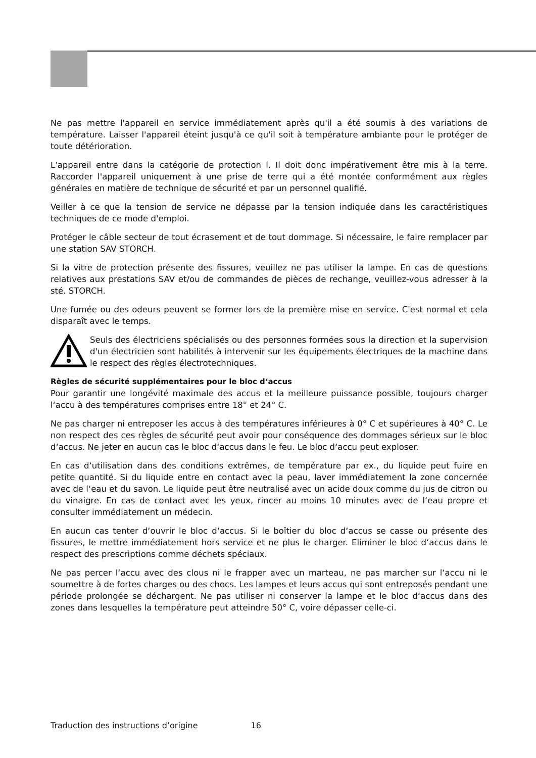Ne pas mettre l'appareil en service immédiatement après qu'il a été soumis à des variations de température. Laisser l'appareil éteint jusqu'à ce qu'il soit à température ambiante pour le protéger de toute détérioration.
L'appareil entre dans la catégorie de protection l. Il doit donc impérativement être mis à la terre. Raccorder l'appareil uniquement à une prise de terre qui a été montée conformément aux règles générales en matière de technique de sécurité et par un personnel qualifié.
Veiller à ce que la tension de service ne dépasse par la tension indiquée dans les caractéristiques techniques de ce mode d'emploi.
Protéger le câble secteur de tout écrasement et de tout dommage. Si nécessaire, le faire remplacer par une station SAV STORCH.
Si la vitre de protection présente des fissures, veuillez ne pas utiliser la lampe. En cas de questions relatives aux prestations SAV et/ou de commandes de pièces de rechange, veuillez-vous adresser à la sté. STORCH.
Une fumée ou des odeurs peuvent se former lors de la première mise en service. C'est normal et cela disparaît avec le temps.
Seuls des électriciens spécialisés ou des personnes formées sous la direction et la supervision d'un électricien sont habilités à intervenir sur les équipements électriques de la machine dans le respect des règles électrotechniques.
Règles de sécurité supplémentaires pour le bloc d‘accus
Pour garantir une longévité maximale des accus et la meilleure puissance possible, toujours charger l‘accu à des températures comprises entre 18° et 24° C.
Ne pas charger ni entreposer les accus à des températures inférieures à 0° C et supérieures à 40° C. Le non respect des ces règles de sécurité peut avoir pour conséquence des dommages sérieux sur le bloc d‘accus. Ne jeter en aucun cas le bloc d‘accus dans le feu. Le bloc d‘accu peut exploser.
En cas d‘utilisation dans des conditions extrêmes, de température par ex., du liquide peut fuire en petite quantité. Si du liquide entre en contact avec la peau, laver immédiatement la zone concernée avec de l‘eau et du savon. Le liquide peut être neutralisé avec un acide doux comme du jus de citron ou du vinaigre. En cas de contact avec les yeux, rincer au moins 10 minutes avec de l‘eau propre et consulter immédiatement un médecin.
En aucun cas tenter d‘ouvrir le bloc d‘accus. Si le boîtier du bloc d‘accus se casse ou présente des fissures, le mettre immédiatement hors service et ne plus le charger. Eliminer le bloc d‘accus dans le respect des prescriptions comme déchets spéciaux.
Ne pas percer l‘accu avec des clous ni le frapper avec un marteau, ne pas marcher sur l‘accu ni le soumettre à de fortes charges ou des chocs. Les lampes et leurs accus qui sont entreposés pendant une période prolongée se déchargent. Ne pas utiliser ni conserver la lampe et le bloc d‘accus dans des zones dans lesquelles la température peut atteindre 50° C, voire dépasser celle-ci.
Traduction des instructions d’origine 16